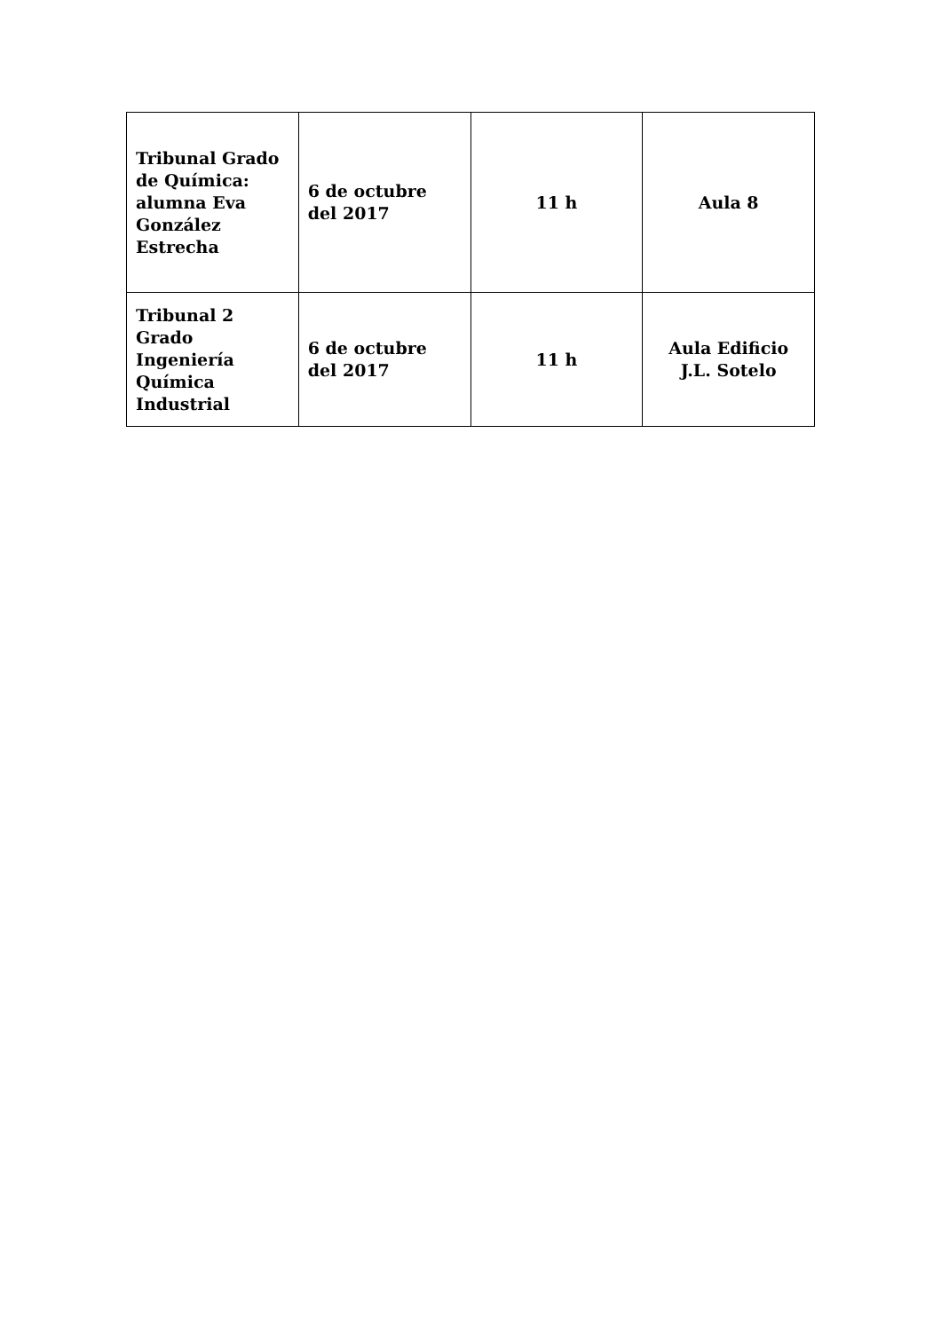| Tribunal Grado de Química: alumna Eva González Estrecha | 6 de octubre del 2017 | 11 h | Aula 8 |
| Tribunal 2 Grado Ingeniería Química Industrial | 6 de octubre del 2017 | 11 h | Aula Edificio J.L. Sotelo |